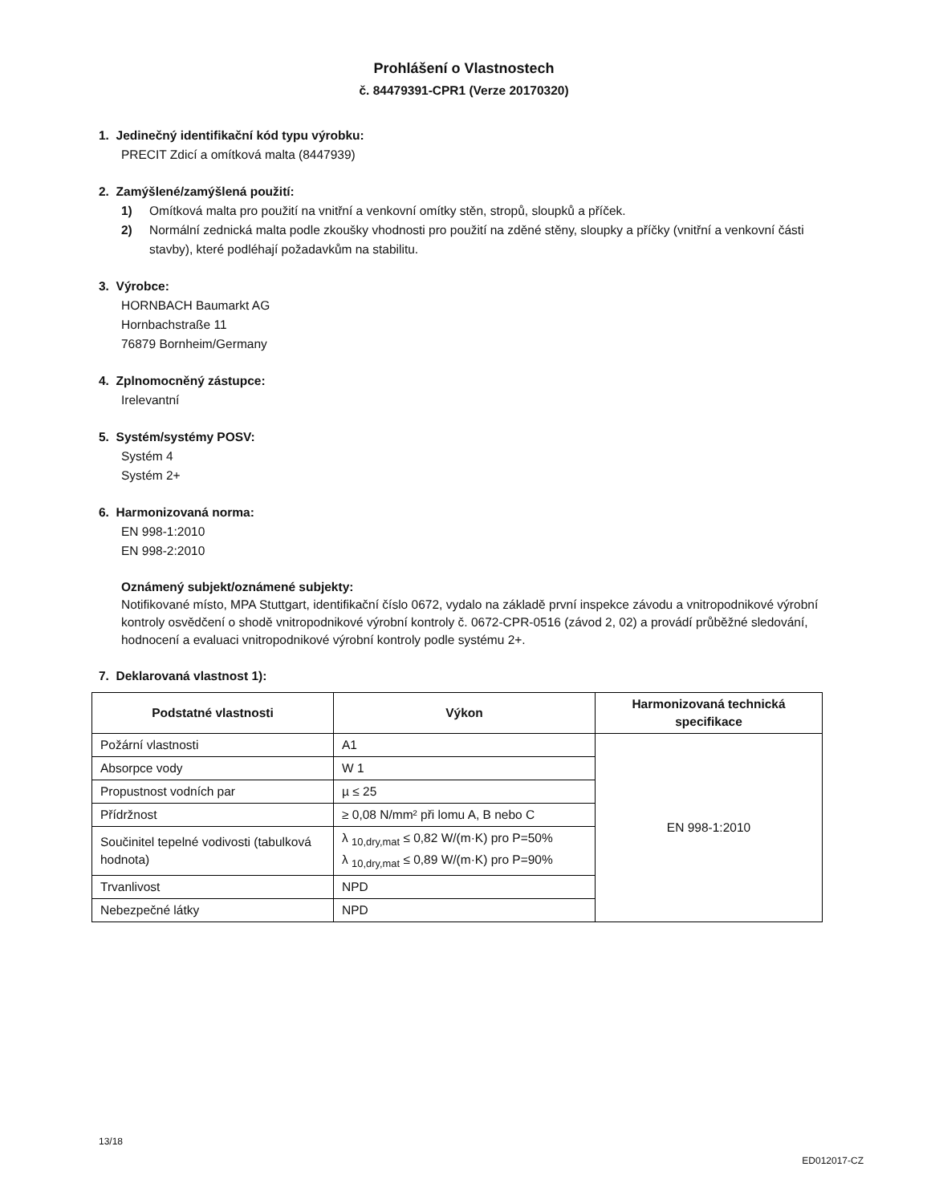Prohlášení o Vlastnostech
č. 84479391-CPR1 (Verze 20170320)
1. Jedinečný identifikační kód typu výrobku:
PRECIT Zdicí a omítková malta (8447939)
2. Zamýšlené/zamýšlená použití:
1) Omítková malta pro použití na vnitřní a venkovní omítky stěn, stropů, sloupků a příček.
2) Normální zednická malta podle zkoušky vhodnosti pro použití na zděné stěny, sloupky a příčky (vnitřní a venkovní části stavby), které podléhají požadavkům na stabilitu.
3. Výrobce:
HORNBACH Baumarkt AG
Hornbachstraße 11
76879 Bornheim/Germany
4. Zplnomocněný zástupce:
Irelevantní
5. Systém/systémy POSV:
Systém 4
Systém 2+
6. Harmonizovaná norma:
EN 998-1:2010
EN 998-2:2010
Oznámený subjekt/oznámené subjekty:
Notifikované místo, MPA Stuttgart, identifikační číslo 0672, vydalo na základě první inspekce závodu a vnitropodnikové výrobní kontroly osvědčení o shodě vnitropodnikové výrobní kontroly č. 0672-CPR-0516 (závod 2, 02) a provádí průběžné sledování, hodnocení a evaluaci vnitropodnikové výrobní kontroly podle systému 2+.
7. Deklarovaná vlastnost 1):
| Podstatné vlastnosti | Výkon | Harmonizovaná technická specifikace |
| --- | --- | --- |
| Požární vlastnosti | A1 | EN 998-1:2010 |
| Absorpce vody | W 1 | |
| Propustnost vodních par | µ ≤ 25 | |
| Přídržnost | ≥ 0,08 N/mm² při lomu A, B nebo C | |
| Součinitel tepelné vodivosti (tabulková hodnota) | λ <sub>10,dry,mat</sub> ≤ 0,82 W/(m·K) pro P=50% λ <sub>10,dry,mat</sub> ≤ 0,89 W/(m·K) pro P=90% | |
| Trvanlivost | NPD | |
| Nebezpečné látky | NPD | |
13/18
ED012017-CZ